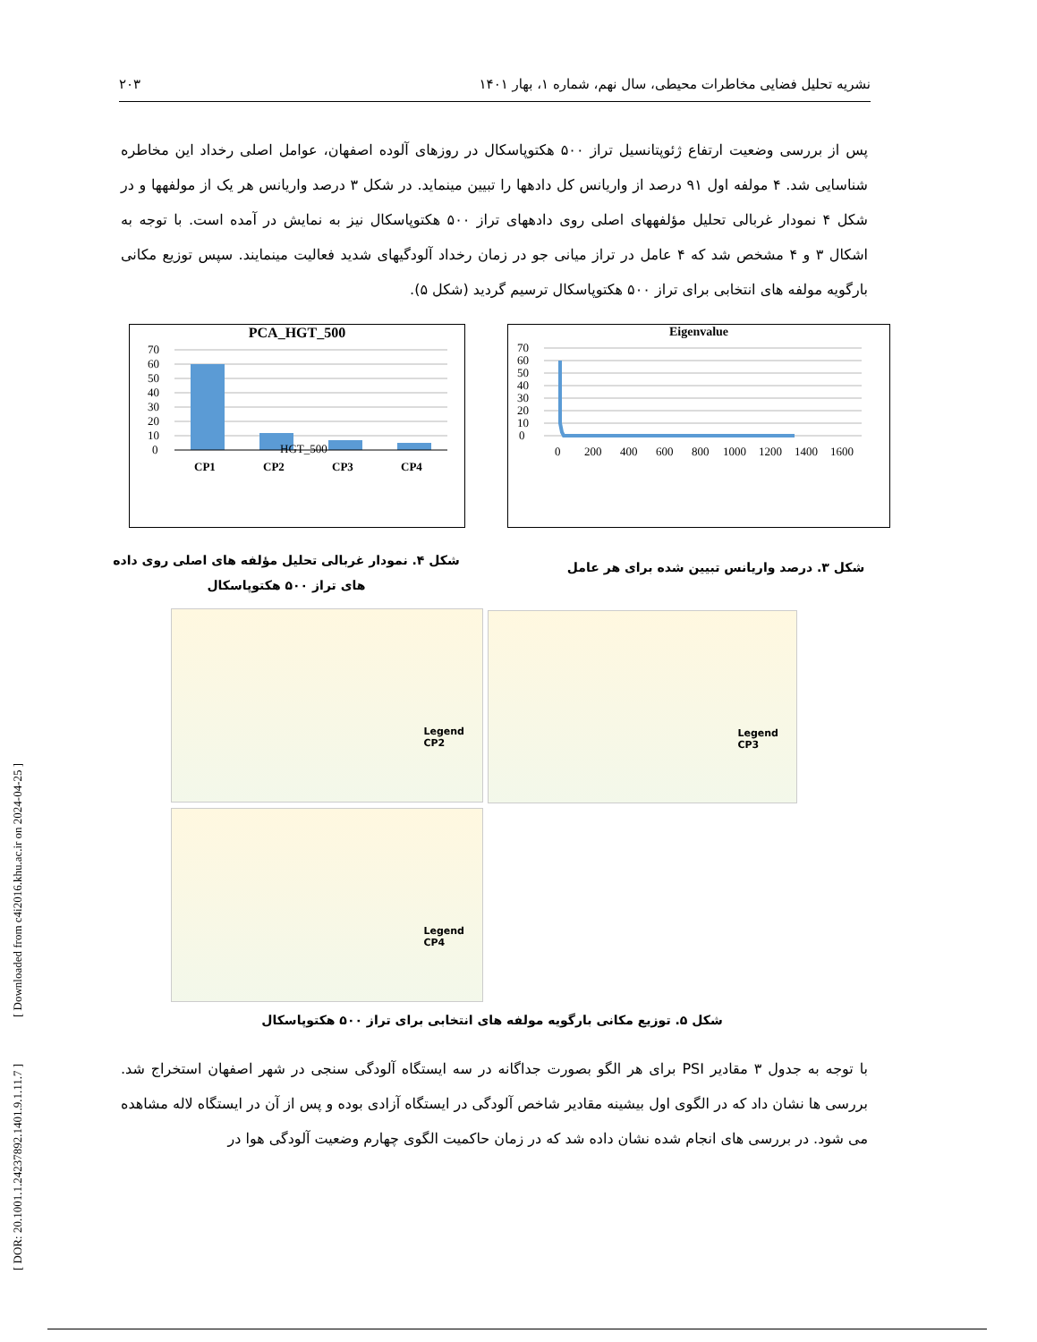نشریه تحلیل فضایی مخاطرات محیطی، سال نهم، شماره ۱، بهار ۱۴۰۱ ۲۰۳
پس از بررسی وضعیت ارتفاع ژئوپتانسیل تراز ۵۰۰ هکتوپاسکال در روزهای آلوده اصفهان، عوامل اصلی رخداد این مخاطره شناسایی شد. ۴ مولفه اول ۹۱ درصد از واریانس کل دادهها را تبیین مینماید. در شکل ۳ درصد واریانس هر یک از مولفهها و در شکل ۴ نمودار غربالی تحلیل مؤلفههای اصلی روی دادههای تراز ۵۰۰ هکتوپاسکال نیز به نمایش در آمده است. با توجه به اشکال ۳ و ۴ مشخص شد که ۴ عامل در تراز میانی جو در زمان رخداد آلودگیهای شدید فعالیت مینمایند. سپس توزیع مکانی بارگویه مولفه های انتخابی برای تراز ۵۰۰ هکتوپاسکال ترسیم گردید (شکل ۵).
PCA_HGT_500
70
60
50
40
30
20
10
0
CP1
CP2
CP3
CP4
HGT_500
Eigenvalue
70
60
50
40
30
20
10
0
0
200
400
600
800
1000
1200
1400
1600
شکل ۴. نمودار غربالی تحلیل مؤلفه های اصلی روی داده های تراز ۵۰۰ هکتوپاسکال
شکل ۳. درصد واریانس تبیین شده برای هر عامل
Legend
CP2
Legend
CP3
Legend
CP4
شکل ۵. توزیع مکانی بارگویه مولفه های انتخابی برای تراز ۵۰۰ هکتوپاسکال
با توجه به جدول ۳ مقادیر PSI برای هر الگو بصورت جداگانه در سه ایستگاه آلودگی سنجی در شهر اصفهان استخراج شد. بررسی ها نشان داد که در الگوی اول بیشینه مقادیر شاخص آلودگی در ایستگاه آزادی بوده و پس از آن در ایستگاه لاله مشاهده می شود. در بررسی های انجام شده نشان داده شد که در زمان حاکمیت الگوی چهارم وضعیت آلودگی هوا در
[ DOR: 20.1001.1.24237892.1401.9.1.11.7 ] [ Downloaded from c4i2016.khu.ac.ir on 2024-04-25 ]